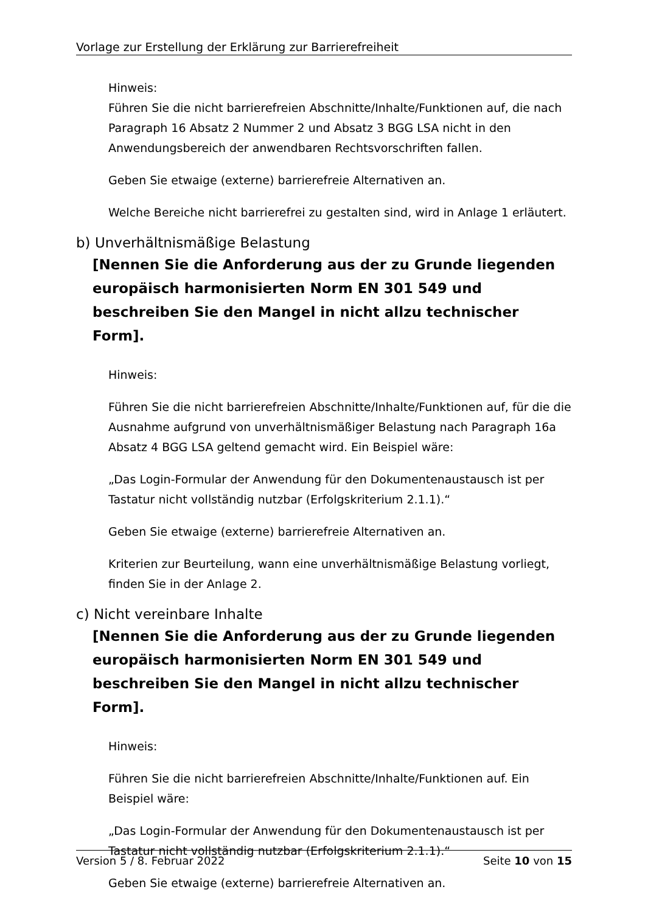Vorlage zur Erstellung der Erklärung zur Barrierefreiheit
Hinweis:
Führen Sie die nicht barrierefreien Abschnitte/Inhalte/Funktionen auf, die nach Paragraph 16 Absatz 2 Nummer 2 und Absatz 3 BGG LSA nicht in den Anwendungsbereich der anwendbaren Rechtsvorschriften fallen.
Geben Sie etwaige (externe) barrierefreie Alternativen an.
Welche Bereiche nicht barrierefrei zu gestalten sind, wird in Anlage 1 erläutert.
b) Unverhältnismäßige Belastung
[Nennen Sie die Anforderung aus der zu Grunde liegenden europäisch harmonisierten Norm EN 301 549 und beschreiben Sie den Mangel in nicht allzu technischer Form].
Hinweis:
Führen Sie die nicht barrierefreien Abschnitte/Inhalte/Funktionen auf, für die die Ausnahme aufgrund von unverhältnismäßiger Belastung nach Paragraph 16a Absatz 4 BGG LSA geltend gemacht wird. Ein Beispiel wäre:
„Das Login-Formular der Anwendung für den Dokumentenaustausch ist per Tastatur nicht vollständig nutzbar (Erfolgskriterium 2.1.1).“
Geben Sie etwaige (externe) barrierefreie Alternativen an.
Kriterien zur Beurteilung, wann eine unverhältnismäßige Belastung vorliegt, finden Sie in der Anlage 2.
c) Nicht vereinbare Inhalte
[Nennen Sie die Anforderung aus der zu Grunde liegenden europäisch harmonisierten Norm EN 301 549 und beschreiben Sie den Mangel in nicht allzu technischer Form].
Hinweis:
Führen Sie die nicht barrierefreien Abschnitte/Inhalte/Funktionen auf. Ein Beispiel wäre:
„Das Login-Formular der Anwendung für den Dokumentenaustausch ist per Tastatur nicht vollständig nutzbar (Erfolgskriterium 2.1.1).“
Geben Sie etwaige (externe) barrierefreie Alternativen an.
Version 5 / 8. Februar 2022 Seite 10 von 15